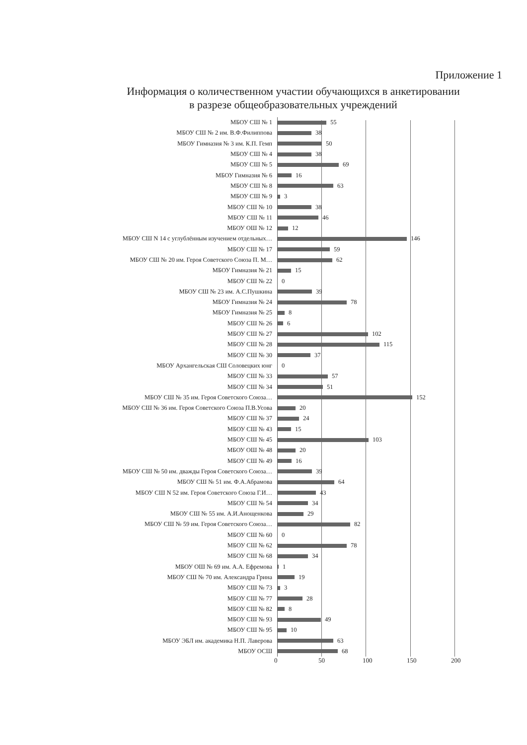Приложение 1
Информация о количественном участии обучающихся в анкетировании
в разрезе общеобразовательных учреждений
МБОУ СШ № 1
55
МБОУ СШ № 2 им. В.Ф.Филиппова
38
МБОУ Гимназия № 3 им. К.П. Гемп
50
МБОУ СШ № 4
38
МБОУ СШ № 5
69
МБОУ Гимназия № 6
16
МБОУ СШ № 8
63
МБОУ СШ № 9
3
МБОУ СШ № 10
38
МБОУ СШ № 11
46
МБОУ ОШ № 12
12
МБОУ СШ N 14 с углублённым изучением отдельных…
146
МБОУ СШ № 17
59
МБОУ СШ № 20 им. Героя Советского Союза П. М…
62
МБОУ Гимназия № 21
15
МБОУ СШ № 22
0
МБОУ СШ № 23 им. А.С.Пушкина
39
МБОУ Гимназия № 24
78
МБОУ Гимназия № 25
8
МБОУ СШ № 26
6
МБОУ СШ № 27
102
МБОУ СШ № 28
115
МБОУ СШ № 30
37
МБОУ Архангельская СШ Соловецких юнг
0
МБОУ СШ № 33
57
МБОУ СШ № 34
51
МБОУ СШ № 35 им. Героя Советского Союза…
152
МБОУ СШ № 36 им. Героя Советского Союза П.В.Усова
20
МБОУ СШ № 37
24
МБОУ СШ № 43
15
МБОУ СШ № 45
103
МБОУ ОШ № 48
20
МБОУ СШ № 49
16
МБОУ СШ № 50 им. дважды Героя Советского Союза…
39
МБОУ СШ № 51 им. Ф.А.Абрамова
64
МБОУ СШ N 52 им. Героя Советского Союза Г.И…
43
МБОУ СШ № 54
34
МБОУ СШ № 55 им. А.И.Анощенкова
29
МБОУ СШ № 59 им. Героя Советского Союза…
82
МБОУ СШ № 60
0
МБОУ СШ № 62
78
МБОУ СШ № 68
34
МБОУ ОШ № 69 им. А.А. Ефремова
1
МБОУ СШ № 70 им. Александра Грина
19
МБОУ СШ № 73
3
МБОУ СШ № 77
28
МБОУ СШ № 82
8
МБОУ СШ № 93
49
МБОУ СШ № 95
10
МБОУ ЭБЛ им. академика Н.П. Лаверова
63
МБОУ ОСШ
68
0 50 100 150 200